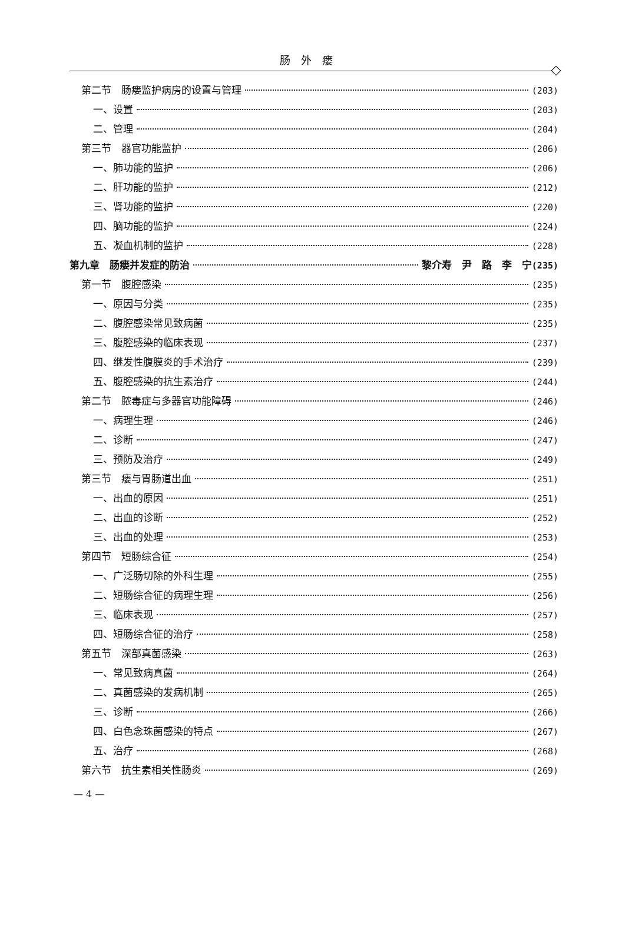肠外瘘
第二节　肠瘘监护病房的设置与管理 (203)
一、设置 (203)
二、管理 (204)
第三节　器官功能监护 (206)
一、肺功能的监护 (206)
二、肝功能的监护 (212)
三、肾功能的监护 (220)
四、脑功能的监护 (224)
五、凝血机制的监护 (228)
第九章　肠瘘并发症的防治 黎介寿　尹　路　李　宁 (235)
第一节　腹腔感染 (235)
一、原因与分类 (235)
二、腹腔感染常见致病菌 (235)
三、腹腔感染的临床表现 (237)
四、继发性腹膜炎的手术治疗 (239)
五、腹腔感染的抗生素治疗 (244)
第二节　脓毒症与多器官功能障碍 (246)
一、病理生理 (246)
二、诊断 (247)
三、预防及治疗 (249)
第三节　瘘与胃肠道出血 (251)
一、出血的原因 (251)
二、出血的诊断 (252)
三、出血的处理 (253)
第四节　短肠综合征 (254)
一、广泛肠切除的外科生理 (255)
二、短肠综合征的病理生理 (256)
三、临床表现 (257)
四、短肠综合征的治疗 (258)
第五节　深部真菌感染 (263)
一、常见致病真菌 (264)
二、真菌感染的发病机制 (265)
三、诊断 (266)
四、白色念珠菌感染的特点 (267)
五、治疗 (268)
第六节　抗生素相关性肠炎 (269)
— 4 —